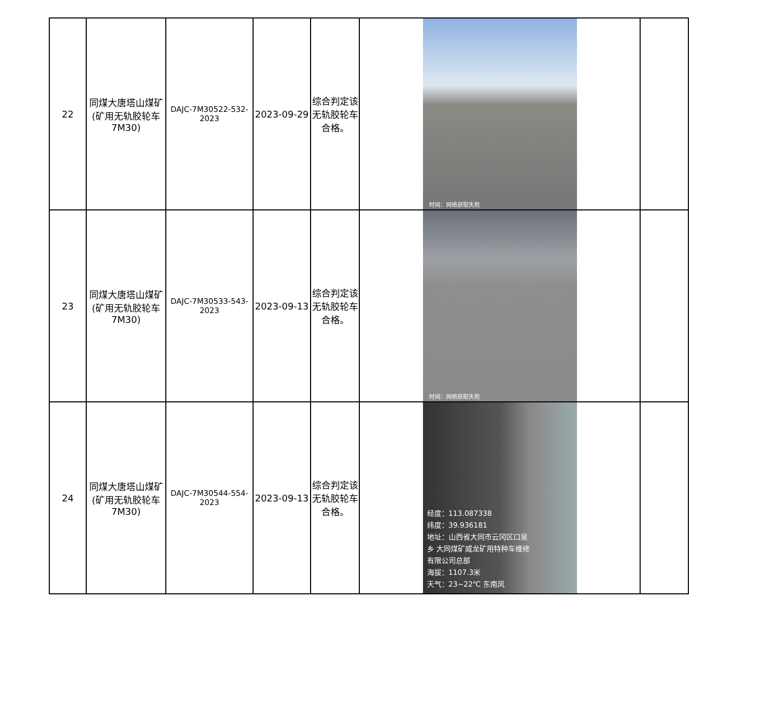| 22 | 同煤大唐塔山煤矿(矿用无轨胶轮车7M30) | DAJC-7M30522-532-2023 | 2023-09-29 | 综合判定该无轨胶轮车合格。 | 时间：网络获取失败 | |
| 23 | 同煤大唐塔山煤矿(矿用无轨胶轮车7M30) | DAJC-7M30533-543-2023 | 2023-09-13 | 综合判定该无轨胶轮车合格。 | 时间：网络获取失败 | |
| 24 | 同煤大唐塔山煤矿(矿用无轨胶轮车7M30) | DAJC-7M30544-554-2023 | 2023-09-13 | 综合判定该无轨胶轮车合格。 | 经度：113.087338 纬度：39.936181 地址：山西省大同市云冈区口泉 乡 大同煤矿威龙矿用特种车维修 有限公司总部 海拔：1107.3米 天气：23~22℃ 东南风 | |